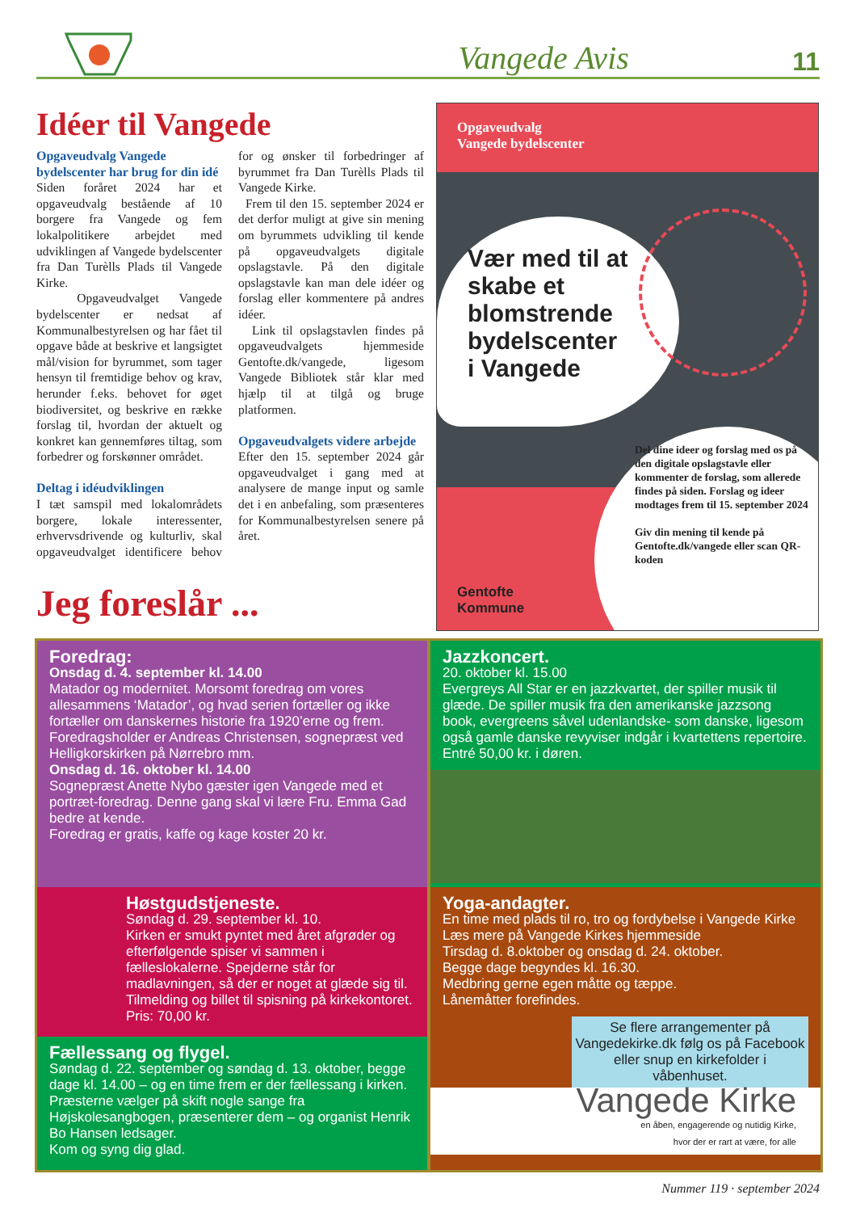Vangede Avis
11
Idéer til Vangede
Opgaveudvalg Vangede bydelscenter har brug for din idé
Siden foråret 2024 har et opgaveudvalg bestående af 10 borgere fra Vangede og fem lokalpolitikere arbejdet med udviklingen af Vangede bydelscenter fra Dan Turèlls Plads til Vangede Kirke.
Opgaveudvalget Vangede bydelscenter er nedsat af Kommunalbestyrelsen og har fået til opgave både at beskrive et langsigtet mål/vision for byrummet, som tager hensyn til fremtidige behov og krav, herunder f.eks. behovet for øget biodiversitet, og beskrive en række forslag til, hvordan der aktuelt og konkret kan gennemføres tiltag, som forbedrer og forskønner området.
Deltag i idéudviklingen
I tæt samspil med lokalområdets borgere, lokale interessenter, erhvervsdrivende og kulturliv, skal opgaveudvalget identificere behov for og ønsker til forbedringer af byrummet fra Dan Turèlls Plads til Vangede Kirke.
Frem til den 15. september 2024 er det derfor muligt at give sin mening om byrummets udvikling til kende på opgaveudvalgets digitale opslagstavle. På den digitale opslagstavle kan man dele idéer og forslag eller kommentere på andres idéer.
Link til opslagstavlen findes på opgaveudvalgets hjemmeside Gentofte.dk/vangede, ligesom Vangede Bibliotek står klar med hjælp til at tilgå og bruge platformen.
Opgaveudvalgets videre arbejde
Efter den 15. september 2024 går opgaveudvalget i gang med at analysere de mange input og samle det i en anbefaling, som præsenteres for Kommunalbestyrelsen senere på året.
Jeg foreslår ...
Opgaveudvalg
Vangede bydelscenter
Vær med til at
skabe et
blomstrende
bydelscenter
i Vangede
Del dine ideer og forslag med os på den digitale opslagstavle eller kommenter de forslag, som allerede findes på siden. Forslag og ideer modtages frem til 15. september 2024
Giv din mening til kende på Gentofte.dk/vangede eller scan QR-koden
Gentofte
Kommune
Foredrag:
Onsdag d. 4. september kl. 14.00
Matador og modernitet. Morsomt foredrag om vores allesammens ‘Matador’, og hvad serien fortæller og ikke fortæller om danskernes historie fra 1920’erne og frem.
Foredragsholder er Andreas Christensen, sognepræst ved Helligkorskirken på Nørrebro mm.
Onsdag d. 16. oktober kl. 14.00
Sognepræst Anette Nybo gæster igen Vangede med et portræt-foredrag. Denne gang skal vi lære Fru. Emma Gad bedre at kende.
Foredrag er gratis, kaffe og kage koster 20 kr.
Jazzkoncert.
20. oktober kl. 15.00
Evergreys All Star er en jazzkvartet, der spiller musik til glæde. De spiller musik fra den amerikanske jazzsong book, evergreens såvel udenlandske- som danske, ligesom også gamle danske revyviser indgår i kvartettens repertoire. Entré 50,00 kr. i døren.
Høstgudstjeneste.
Søndag d. 29. september kl. 10.
Kirken er smukt pyntet med året afgrøder og efterfølgende spiser vi sammen i fælleslokalerne. Spejderne står for madlavningen, så der er noget at glæde sig til.
Tilmelding og billet til spisning på kirkekontoret. Pris: 70,00 kr.
Yoga-andagter.
En time med plads til ro, tro og fordybelse i Vangede Kirke
Læs mere på Vangede Kirkes hjemmeside
Tirsdag d. 8.oktober og onsdag d. 24. oktober.
Begge dage begyndes kl. 16.30.
Medbring gerne egen måtte og tæppe.
Lånemåtter forefindes.
Se flere arrangementer på Vangedekirke.dk følg os på Facebook eller snup en kirkefolder i våbenhuset.
Vangede Kirke
en åben, engagerende og nutidig Kirke,
hvor der er rart at være, for alle
Fællessang og flygel.
Søndag d. 22. september og søndag d. 13. oktober, begge dage kl. 14.00 – og en time frem er der fællessang i kirken.
Præsterne vælger på skift nogle sange fra Højskolesangbogen, præsenterer dem – og organist Henrik Bo Hansen ledsager.
Kom og syng dig glad.
Nummer 119 · september 2024